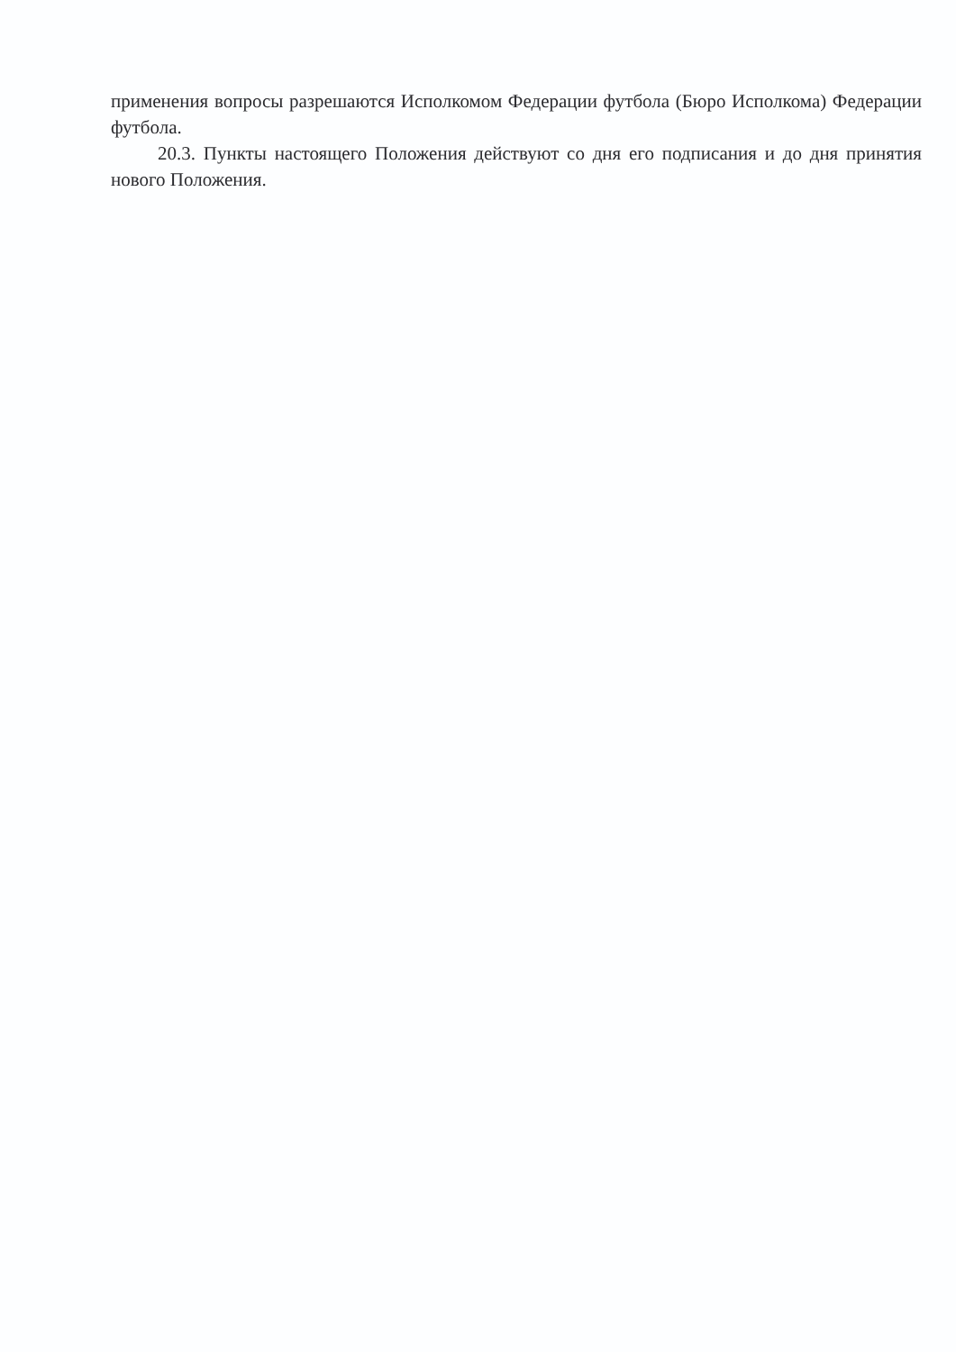применения вопросы разрешаются Исполкомом Федерации футбола (Бюро Исполкома) Федерации футбола.
20.3. Пункты настоящего Положения действуют со дня его подписания и до дня принятия нового Положения.